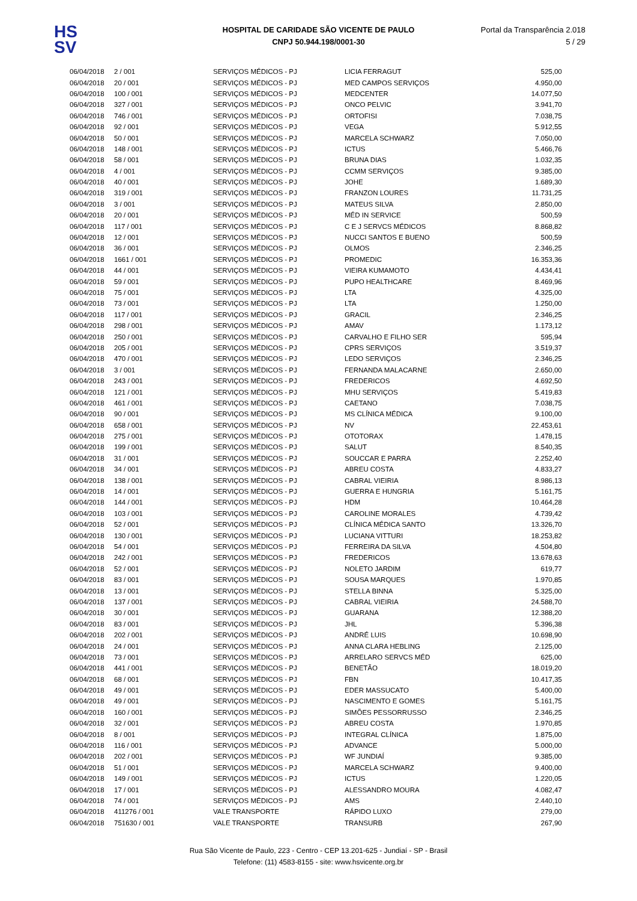HS
SV
HOSPITAL DE CARIDADE SÃO VICENTE DE PAULO
CNPJ 50.944.198/0001-30
Portal da Transparência 2.018
5 / 29
| 06/04/2018 | 2 / 001 | SERVIÇOS MÉDICOS - PJ | LICIA FERRAGUT | 525,00 |
| 06/04/2018 | 20 / 001 | SERVIÇOS MÉDICOS - PJ | MED CAMPOS SERVIÇOS | 4.950,00 |
| 06/04/2018 | 100 / 001 | SERVIÇOS MÉDICOS - PJ | MEDCENTER | 14.077,50 |
| 06/04/2018 | 327 / 001 | SERVIÇOS MÉDICOS - PJ | ONCO PELVIC | 3.941,70 |
| 06/04/2018 | 746 / 001 | SERVIÇOS MÉDICOS - PJ | ORTOFISI | 7.038,75 |
| 06/04/2018 | 92 / 001 | SERVIÇOS MÉDICOS - PJ | VEGA | 5.912,55 |
| 06/04/2018 | 50 / 001 | SERVIÇOS MÉDICOS - PJ | MARCELA SCHWARZ | 7.050,00 |
| 06/04/2018 | 148 / 001 | SERVIÇOS MÉDICOS - PJ | ICTUS | 5.466,76 |
| 06/04/2018 | 58 / 001 | SERVIÇOS MÉDICOS - PJ | BRUNA DIAS | 1.032,35 |
| 06/04/2018 | 4 / 001 | SERVIÇOS MÉDICOS - PJ | CCMM SERVIÇOS | 9.385,00 |
| 06/04/2018 | 40 / 001 | SERVIÇOS MÉDICOS - PJ | JOHE | 1.689,30 |
| 06/04/2018 | 319 / 001 | SERVIÇOS MÉDICOS - PJ | FRANZON LOURES | 11.731,25 |
| 06/04/2018 | 3 / 001 | SERVIÇOS MÉDICOS - PJ | MATEUS SILVA | 2.850,00 |
| 06/04/2018 | 20 / 001 | SERVIÇOS MÉDICOS - PJ | MÉD IN SERVICE | 500,59 |
| 06/04/2018 | 117 / 001 | SERVIÇOS MÉDICOS - PJ | C E J SERVCS MÉDICOS | 8.868,82 |
| 06/04/2018 | 12 / 001 | SERVIÇOS MÉDICOS - PJ | NUCCI SANTOS E BUENO | 500,59 |
| 06/04/2018 | 36 / 001 | SERVIÇOS MÉDICOS - PJ | OLMOS | 2.346,25 |
| 06/04/2018 | 1661 / 001 | SERVIÇOS MÉDICOS - PJ | PROMEDIC | 16.353,36 |
| 06/04/2018 | 44 / 001 | SERVIÇOS MÉDICOS - PJ | VIEIRA KUMAMOTO | 4.434,41 |
| 06/04/2018 | 59 / 001 | SERVIÇOS MÉDICOS - PJ | PUPO HEALTHCARE | 8.469,96 |
| 06/04/2018 | 75 / 001 | SERVIÇOS MÉDICOS - PJ | LTA | 4.325,00 |
| 06/04/2018 | 73 / 001 | SERVIÇOS MÉDICOS - PJ | LTA | 1.250,00 |
| 06/04/2018 | 117 / 001 | SERVIÇOS MÉDICOS - PJ | GRACIL | 2.346,25 |
| 06/04/2018 | 298 / 001 | SERVIÇOS MÉDICOS - PJ | AMAV | 1.173,12 |
| 06/04/2018 | 250 / 001 | SERVIÇOS MÉDICOS - PJ | CARVALHO E FILHO SER | 595,94 |
| 06/04/2018 | 205 / 001 | SERVIÇOS MÉDICOS - PJ | CPRS SERVIÇOS | 3.519,37 |
| 06/04/2018 | 470 / 001 | SERVIÇOS MÉDICOS - PJ | LEDO SERVIÇOS | 2.346,25 |
| 06/04/2018 | 3 / 001 | SERVIÇOS MÉDICOS - PJ | FERNANDA MALACARNE | 2.650,00 |
| 06/04/2018 | 243 / 001 | SERVIÇOS MÉDICOS - PJ | FREDERICOS | 4.692,50 |
| 06/04/2018 | 121 / 001 | SERVIÇOS MÉDICOS - PJ | MHU SERVIÇOS | 5.419,83 |
| 06/04/2018 | 461 / 001 | SERVIÇOS MÉDICOS - PJ | CAETANO | 7.038,75 |
| 06/04/2018 | 90 / 001 | SERVIÇOS MÉDICOS - PJ | MS CLÍNICA MÉDICA | 9.100,00 |
| 06/04/2018 | 658 / 001 | SERVIÇOS MÉDICOS - PJ | NV | 22.453,61 |
| 06/04/2018 | 275 / 001 | SERVIÇOS MÉDICOS - PJ | OTOTORAX | 1.478,15 |
| 06/04/2018 | 199 / 001 | SERVIÇOS MÉDICOS - PJ | SALUT | 8.540,35 |
| 06/04/2018 | 31 / 001 | SERVIÇOS MÉDICOS - PJ | SOUCCAR E PARRA | 2.252,40 |
| 06/04/2018 | 34 / 001 | SERVIÇOS MÉDICOS - PJ | ABREU COSTA | 4.833,27 |
| 06/04/2018 | 138 / 001 | SERVIÇOS MÉDICOS - PJ | CABRAL VIEIRIA | 8.986,13 |
| 06/04/2018 | 14 / 001 | SERVIÇOS MÉDICOS - PJ | GUERRA E HUNGRIA | 5.161,75 |
| 06/04/2018 | 144 / 001 | SERVIÇOS MÉDICOS - PJ | HDM | 10.464,28 |
| 06/04/2018 | 103 / 001 | SERVIÇOS MÉDICOS - PJ | CAROLINE MORALES | 4.739,42 |
| 06/04/2018 | 52 / 001 | SERVIÇOS MÉDICOS - PJ | CLÍNICA MÉDICA SANTO | 13.326,70 |
| 06/04/2018 | 130 / 001 | SERVIÇOS MÉDICOS - PJ | LUCIANA VITTURI | 18.253,82 |
| 06/04/2018 | 54 / 001 | SERVIÇOS MÉDICOS - PJ | FERREIRA DA SILVA | 4.504,80 |
| 06/04/2018 | 242 / 001 | SERVIÇOS MÉDICOS - PJ | FREDERICOS | 13.678,63 |
| 06/04/2018 | 52 / 001 | SERVIÇOS MÉDICOS - PJ | NOLETO JARDIM | 619,77 |
| 06/04/2018 | 83 / 001 | SERVIÇOS MÉDICOS - PJ | SOUSA MARQUES | 1.970,85 |
| 06/04/2018 | 13 / 001 | SERVIÇOS MÉDICOS - PJ | STELLA BINNA | 5.325,00 |
| 06/04/2018 | 137 / 001 | SERVIÇOS MÉDICOS - PJ | CABRAL VIEIRIA | 24.588,70 |
| 06/04/2018 | 30 / 001 | SERVIÇOS MÉDICOS - PJ | GUARANA | 12.388,20 |
| 06/04/2018 | 83 / 001 | SERVIÇOS MÉDICOS - PJ | JHL | 5.396,38 |
| 06/04/2018 | 202 / 001 | SERVIÇOS MÉDICOS - PJ | ANDRÉ LUIS | 10.698,90 |
| 06/04/2018 | 24 / 001 | SERVIÇOS MÉDICOS - PJ | ANNA CLARA HEBLING | 2.125,00 |
| 06/04/2018 | 73 / 001 | SERVIÇOS MÉDICOS - PJ | ARRELARO SERVCS MÉD | 625,00 |
| 06/04/2018 | 441 / 001 | SERVIÇOS MÉDICOS - PJ | BENETÃO | 18.019,20 |
| 06/04/2018 | 68 / 001 | SERVIÇOS MÉDICOS - PJ | FBN | 10.417,35 |
| 06/04/2018 | 49 / 001 | SERVIÇOS MÉDICOS - PJ | EDER MASSUCATO | 5.400,00 |
| 06/04/2018 | 49 / 001 | SERVIÇOS MÉDICOS - PJ | NASCIMENTO E GOMES | 5.161,75 |
| 06/04/2018 | 160 / 001 | SERVIÇOS MÉDICOS - PJ | SIMÕES PESSORRUSSO | 2.346,25 |
| 06/04/2018 | 32 / 001 | SERVIÇOS MÉDICOS - PJ | ABREU COSTA | 1.970,85 |
| 06/04/2018 | 8 / 001 | SERVIÇOS MÉDICOS - PJ | INTEGRAL CLÍNICA | 1.875,00 |
| 06/04/2018 | 116 / 001 | SERVIÇOS MÉDICOS - PJ | ADVANCE | 5.000,00 |
| 06/04/2018 | 202 / 001 | SERVIÇOS MÉDICOS - PJ | WF JUNDIAÍ | 9.385,00 |
| 06/04/2018 | 51 / 001 | SERVIÇOS MÉDICOS - PJ | MARCELA SCHWARZ | 9.400,00 |
| 06/04/2018 | 149 / 001 | SERVIÇOS MÉDICOS - PJ | ICTUS | 1.220,05 |
| 06/04/2018 | 17 / 001 | SERVIÇOS MÉDICOS - PJ | ALESSANDRO MOURA | 4.082,47 |
| 06/04/2018 | 74 / 001 | SERVIÇOS MÉDICOS - PJ | AMS | 2.440,10 |
| 06/04/2018 | 411276 / 001 | VALE TRANSPORTE | RÁPIDO LUXO | 279,00 |
| 06/04/2018 | 751630 / 001 | VALE TRANSPORTE | TRANSURB | 267,90 |
Rua São Vicente de Paulo, 223 - Centro - CEP 13.201-625 - Jundiaí - SP - Brasil
Telefone: (11) 4583-8155 - site: www.hsvicente.org.br